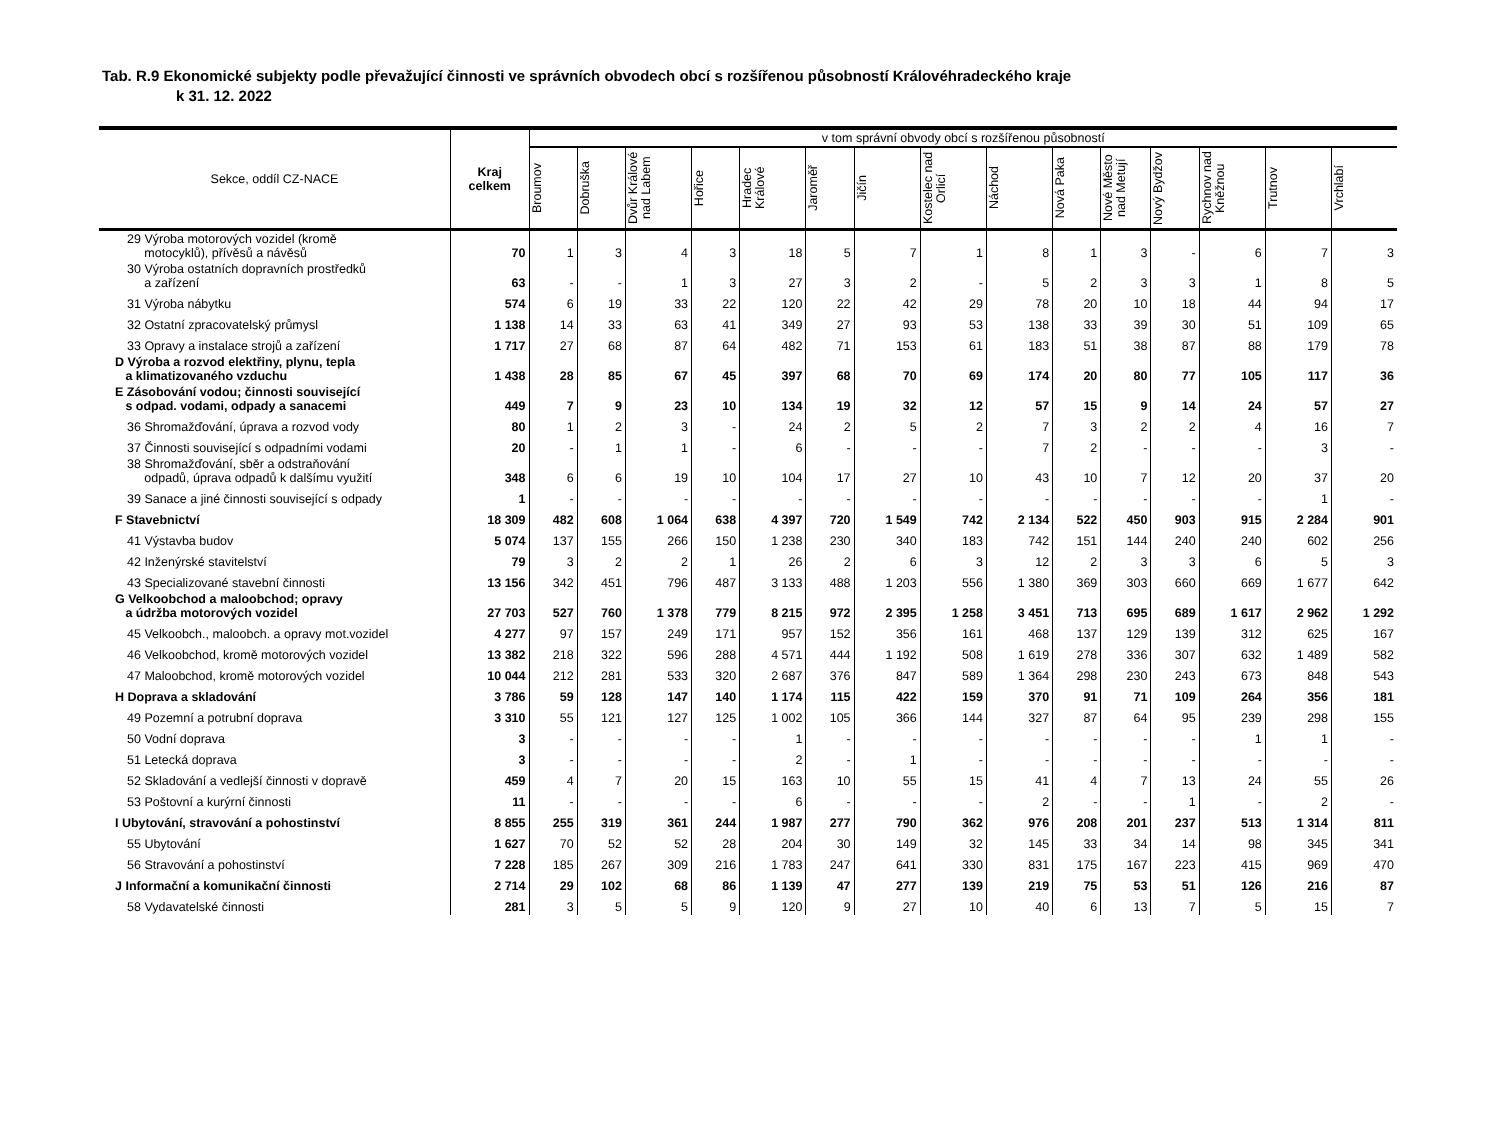Tab. R.9 Ekonomické subjekty podle převažující činnosti ve správních obvodech obcí s rozšířenou působností Královéhradeckého kraje
k 31. 12. 2022
| Sekce, oddíl CZ-NACE | Kraj celkem | v tom správní obvody obcí s rozšířenou působností | | | | | | | | | | | | | | |
| --- | --- | --- | --- | --- | --- | --- | --- | --- | --- | --- | --- | --- | --- | --- | --- | --- |
| | | Broumov | Dobruška | Dvůr Králové nad Labem | Hořice | Hradec Králové | Jaroměř | Jičín | Kostelec nad Orlicí | Náchod | Nová Paka | Nové Město nad Metují | Nový Bydžov | Rychnov nad Kněžnou | Trutnov | Vrchlabí |
| 29 Výroba motorových vozidel (kromě motocyklů), přívěsů a návěsů | 70 | 1 | 3 | 4 | 3 | 18 | 5 | 7 | 1 | 8 | 1 | 3 | - | 6 | 7 | 3 |
| 30 Výroba ostatních dopravních prostředků a zařízení | 63 | - | - | 1 | 3 | 27 | 3 | 2 | - | 5 | 2 | 3 | 3 | 1 | 8 | 5 |
| 31 Výroba nábytku | 574 | 6 | 19 | 33 | 22 | 120 | 22 | 42 | 29 | 78 | 20 | 10 | 18 | 44 | 94 | 17 |
| 32 Ostatní zpracovatelský průmysl | 1 138 | 14 | 33 | 63 | 41 | 349 | 27 | 93 | 53 | 138 | 33 | 39 | 30 | 51 | 109 | 65 |
| 33 Opravy a instalace strojů a zařízení | 1 717 | 27 | 68 | 87 | 64 | 482 | 71 | 153 | 61 | 183 | 51 | 38 | 87 | 88 | 179 | 78 |
| D Výroba a rozvod elektřiny, plynu, tepla a klimatizovaného vzduchu | 1 438 | 28 | 85 | 67 | 45 | 397 | 68 | 70 | 69 | 174 | 20 | 80 | 77 | 105 | 117 | 36 |
| E Zásobování vodou; činnosti související s odpad. vodami, odpady a sanacemi | 449 | 7 | 9 | 23 | 10 | 134 | 19 | 32 | 12 | 57 | 15 | 9 | 14 | 24 | 57 | 27 |
| 36 Shromažďování, úprava a rozvod vody | 80 | 1 | 2 | 3 | - | 24 | 2 | 5 | 2 | 7 | 3 | 2 | 2 | 4 | 16 | 7 |
| 37 Činnosti související s odpadními vodami | 20 | - | 1 | 1 | - | 6 | - | - | - | 7 | 2 | - | - | - | 3 | - |
| 38 Shromažďování, sběr a odstraňování odpadů, úprava odpadů k dalšímu využití | 348 | 6 | 6 | 19 | 10 | 104 | 17 | 27 | 10 | 43 | 10 | 7 | 12 | 20 | 37 | 20 |
| 39 Sanace a jiné činnosti související s odpady | 1 | - | - | - | - | - | - | - | - | - | - | - | - | - | 1 | - |
| F Stavebnictví | 18 309 | 482 | 608 | 1 064 | 638 | 4 397 | 720 | 1 549 | 742 | 2 134 | 522 | 450 | 903 | 915 | 2 284 | 901 |
| 41 Výstavba budov | 5 074 | 137 | 155 | 266 | 150 | 1 238 | 230 | 340 | 183 | 742 | 151 | 144 | 240 | 240 | 602 | 256 |
| 42 Inženýrské stavitelství | 79 | 3 | 2 | 2 | 1 | 26 | 2 | 6 | 3 | 12 | 2 | 3 | 3 | 6 | 5 | 3 |
| 43 Specializované stavební činnosti | 13 156 | 342 | 451 | 796 | 487 | 3 133 | 488 | 1 203 | 556 | 1 380 | 369 | 303 | 660 | 669 | 1 677 | 642 |
| G Velkoobchod a maloobchod; opravy a údržba motorových vozidel | 27 703 | 527 | 760 | 1 378 | 779 | 8 215 | 972 | 2 395 | 1 258 | 3 451 | 713 | 695 | 689 | 1 617 | 2 962 | 1 292 |
| 45 Velkoobch., maloobch. a opravy mot.vozidel | 4 277 | 97 | 157 | 249 | 171 | 957 | 152 | 356 | 161 | 468 | 137 | 129 | 139 | 312 | 625 | 167 |
| 46 Velkoobchod, kromě motorových vozidel | 13 382 | 218 | 322 | 596 | 288 | 4 571 | 444 | 1 192 | 508 | 1 619 | 278 | 336 | 307 | 632 | 1 489 | 582 |
| 47 Maloobchod, kromě motorových vozidel | 10 044 | 212 | 281 | 533 | 320 | 2 687 | 376 | 847 | 589 | 1 364 | 298 | 230 | 243 | 673 | 848 | 543 |
| H Doprava a skladování | 3 786 | 59 | 128 | 147 | 140 | 1 174 | 115 | 422 | 159 | 370 | 91 | 71 | 109 | 264 | 356 | 181 |
| 49 Pozemní a potrubní doprava | 3 310 | 55 | 121 | 127 | 125 | 1 002 | 105 | 366 | 144 | 327 | 87 | 64 | 95 | 239 | 298 | 155 |
| 50 Vodní doprava | 3 | - | - | - | - | 1 | - | - | - | - | - | - | - | 1 | 1 | - |
| 51 Letecká doprava | 3 | - | - | - | - | 2 | - | 1 | - | - | - | - | - | - | - | - |
| 52 Skladování a vedlejší činnosti v dopravě | 459 | 4 | 7 | 20 | 15 | 163 | 10 | 55 | 15 | 41 | 4 | 7 | 13 | 24 | 55 | 26 |
| 53 Poštovní a kurýrní činnosti | 11 | - | - | - | - | 6 | - | - | - | 2 | - | - | 1 | - | 2 | - |
| I Ubytování, stravování a pohostinství | 8 855 | 255 | 319 | 361 | 244 | 1 987 | 277 | 790 | 362 | 976 | 208 | 201 | 237 | 513 | 1 314 | 811 |
| 55 Ubytování | 1 627 | 70 | 52 | 52 | 28 | 204 | 30 | 149 | 32 | 145 | 33 | 34 | 14 | 98 | 345 | 341 |
| 56 Stravování a pohostinství | 7 228 | 185 | 267 | 309 | 216 | 1 783 | 247 | 641 | 330 | 831 | 175 | 167 | 223 | 415 | 969 | 470 |
| J Informační a komunikační činnosti | 2 714 | 29 | 102 | 68 | 86 | 1 139 | 47 | 277 | 139 | 219 | 75 | 53 | 51 | 126 | 216 | 87 |
| 58 Vydavatelské činnosti | 281 | 3 | 5 | 5 | 9 | 120 | 9 | 27 | 10 | 40 | 6 | 13 | 7 | 5 | 15 | 7 |